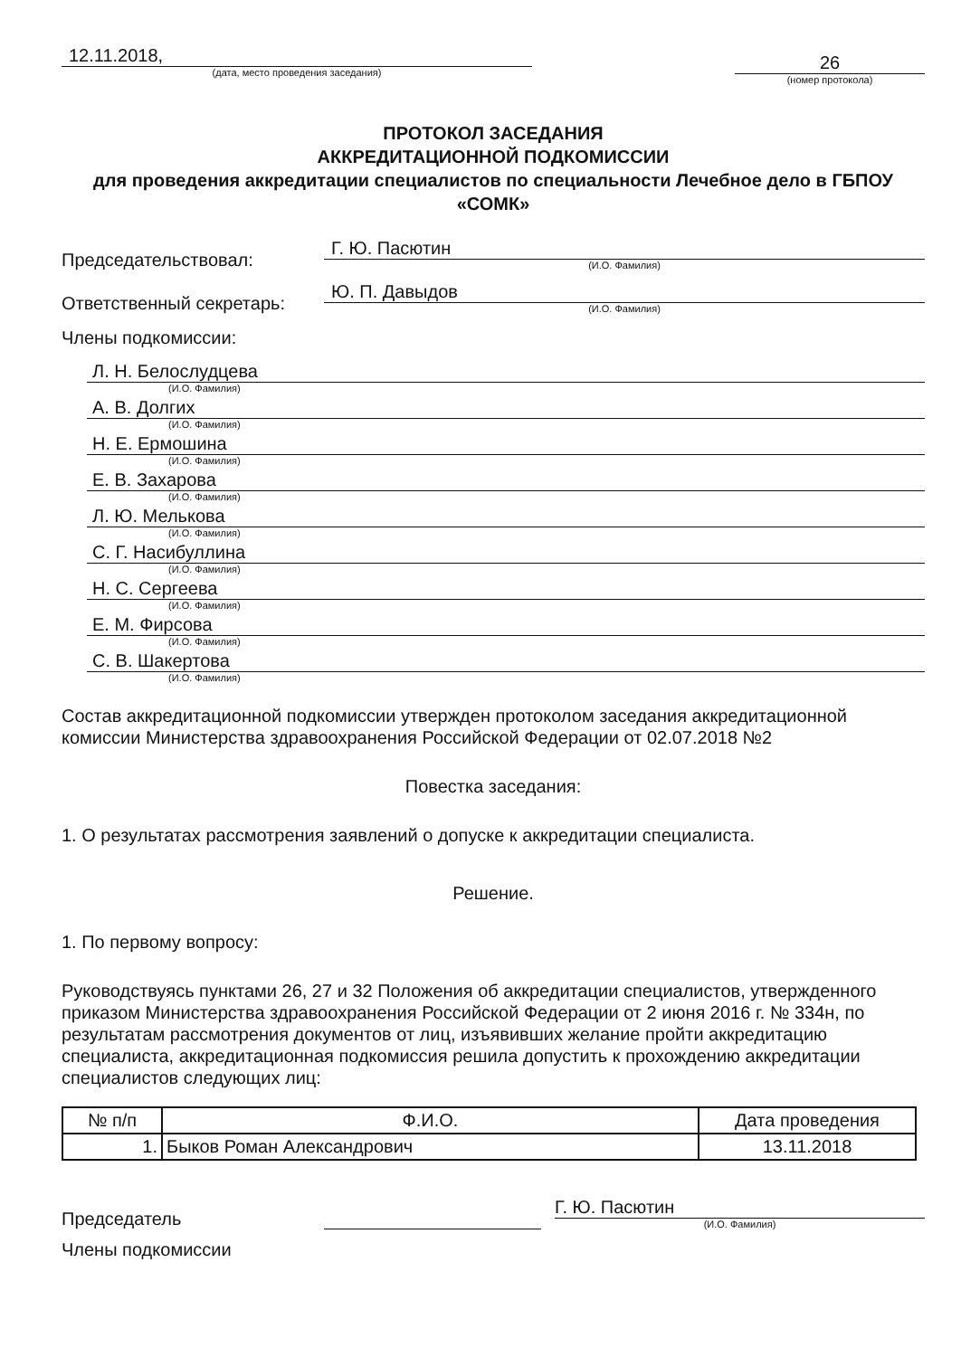12.11.2018,
(дата, место проведения заседания)
26
(номер протокола)
ПРОТОКОЛ ЗАСЕДАНИЯ
АККРЕДИТАЦИОННОЙ ПОДКОМИССИИ
для проведения аккредитации специалистов по специальности Лечебное дело в ГБПОУ «СОМК»
Председательствовал:
Г. Ю. Пасютин
(И.О. Фамилия)
Ответственный секретарь:
Ю. П. Давыдов
(И.О. Фамилия)
Члены подкомиссии:
Л. Н. Белослудцева
(И.О. Фамилия)
А. В. Долгих
(И.О. Фамилия)
Н. Е. Ермошина
(И.О. Фамилия)
Е. В. Захарова
(И.О. Фамилия)
Л. Ю. Мелькова
(И.О. Фамилия)
С. Г. Насибуллина
(И.О. Фамилия)
Н. С. Сергеева
(И.О. Фамилия)
Е. М. Фирсова
(И.О. Фамилия)
С. В. Шакертова
(И.О. Фамилия)
Состав аккредитационной подкомиссии утвержден протоколом заседания аккредитационной комиссии Министерства здравоохранения Российской Федерации от 02.07.2018 №2
Повестка заседания:
1. О результатах рассмотрения заявлений о допуске к аккредитации специалиста.
Решение.
1. По первому вопросу:
Руководствуясь пунктами 26, 27 и 32 Положения об аккредитации специалистов, утвержденного приказом Министерства здравоохранения Российской Федерации от 2 июня 2016 г. № 334н, по результатам рассмотрения документов от лиц, изъявивших желание пройти аккредитацию специалиста, аккредитационная подкомиссия решила допустить к прохождению аккредитации специалистов следующих лиц:
| № п/п | Ф.И.О. | Дата проведения |
| --- | --- | --- |
| 1. | Быков Роман Александрович | 13.11.2018 |
Председатель
Г. Ю. Пасютин
(И.О. Фамилия)
Члены подкомиссии